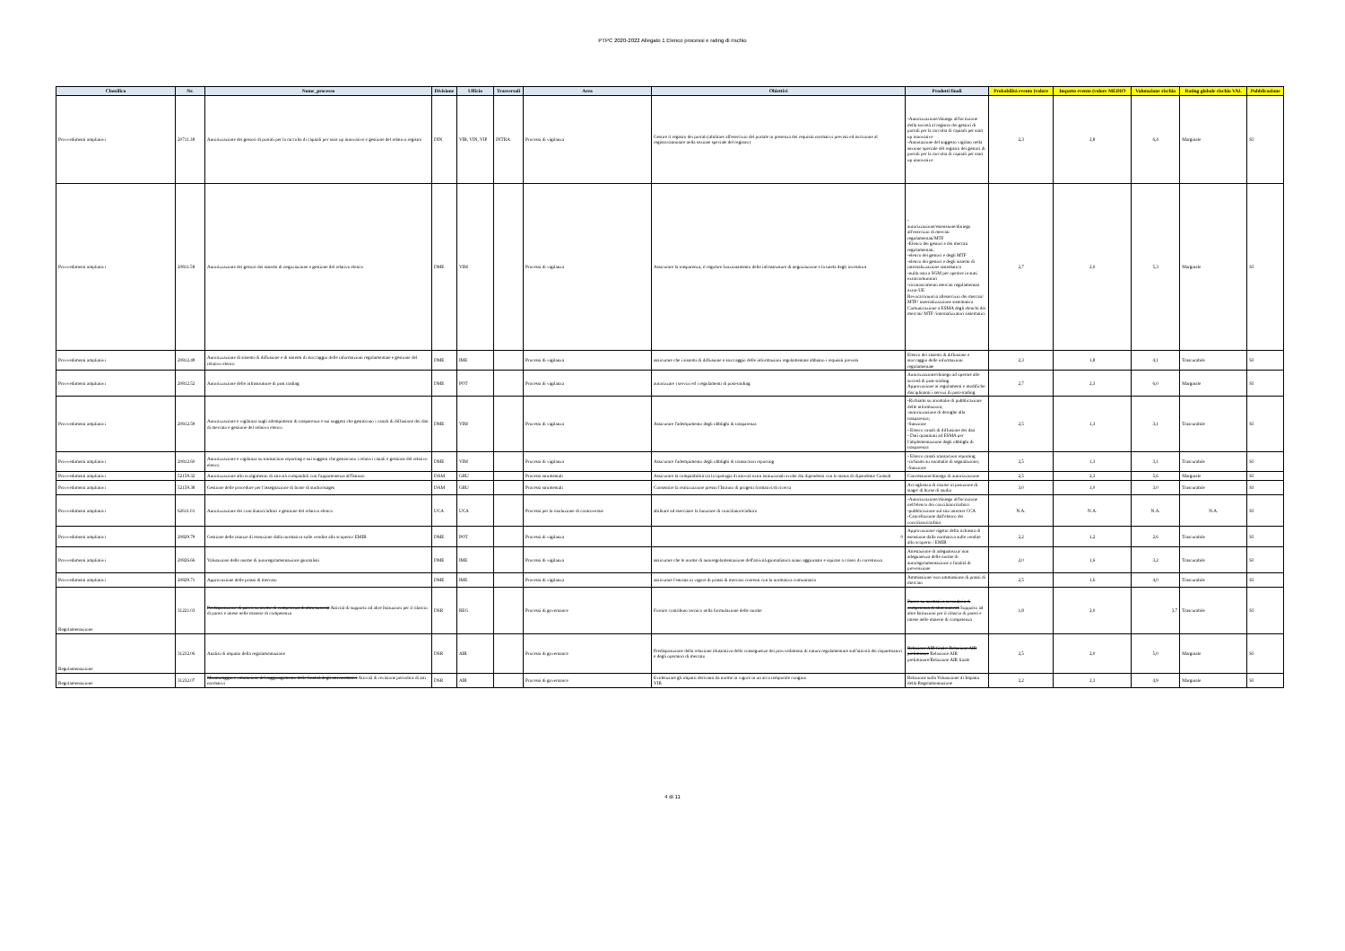PTPC 2020-2022 Allegato 1 Elenco processi e rating di rischio
| Classifica | Nr. | Nome_processo | Divisione | Ufficio | Trasversali | Area | Obiettivi | Prodotti finali | Probabilità evento (valore | Impatto evento (valore MEDIO | Valutazione rischio | Rating globale rischio VAL | Pubblicazione |
| --- | --- | --- | --- | --- | --- | --- | --- | --- | --- | --- | --- | --- | --- |
| Provvedimenti ampliativi | 20711.38 | Autorizzazione dei gestori di portali per la raccolta di capitali per start up innovative e gestione del relativo registro | DIN | VIB, VIN, VIP | INTRA | Processi di vigilanza | Gestire il registro dei portali (abilitare all'esercizio del portale in presenza dei requisiti normativi previsti ed iscrizione al registro/annotare nella sezione speciale del registro) | -Autorizzazione/diniego all'iscrizione della società al registro dei gestori di portali per la raccolta di capitali per start up innovative -Annotazione del soggetto vigilato nella sezione speciale del registro dei gestori di portali per la raccolta di capitali per start up innovative | 2,3 | 2,8 | 6,4 | Marginale | SI |
| Provvedimenti ampliativi | 20811.58 | Autorizzazione dei gestori dei sistemi di negoziazione e gestione del relativo elenco | DME | VIM | | Processi di vigilanza | Assicurare la trasparenza, il regolare funzionamento delle infrastrutture di negoziazione e la tutela degli investitori | - autorizzazione/estensione/diniego all'esercizio di mercati regolamentati/MTF -Elenco dei gestori e dei mercati regolamentati; -elenco dei gestori e degli MTF -elenco dei gestori e degli sistemi di internalizzazione sistematica -nulla osta a SGM per operare in stati extracomunitari -riconoscimento mercati regolamentati extra-UE Revoca/rinuncia allesercizio dei mercati/ MTF/ internalizzazione sistematica Comunicazione a ESMA degli elenchi dei mercati/ MTF /internalizzatori sistematici | 2,7 | 2,0 | 5,3 | Marginale | SI |
| Provvedimenti ampliativi | 20812.49 | Autorizzazione di sistemi di diffusione e di sistemi di stoccaggio delle informazioni regolamentate e gestione del relativo elenco | DME | IME | | Processi di vigilanza | assicurare che i sistemi di diffusione e stoccaggio delle informazioni regolamentate abbiano i requisiti previsti | Elenco dei sistemi di diffusione e stoccaggio delle informazioni regolamentate | 2,3 | 1,8 | 4,1 | Trascurabile | SI |
| Provvedimenti ampliativi | 20812.52 | Autorizzazione delle infrastrutture di post trading | DME | POT | | Processi di vigilanza | autorizzare i servizi ed i regolamenti di post-trading | Autorizzazione/diniego ad operare alle società di post-trading Approvazione ai regolamenti e modifiche disciplinanti i servizi di post-trading | 2,7 | 2,3 | 6,0 | Marginale | SI |
| Provvedimenti ampliativi | 20812.59 | Autorizzazione e vigilanza sugli adempimenti di trasparenza e sui soggetti che gestiscono i canali di diffusione dei dati di mercato e gestione del relativo elenco | DME | VIM | | Processi di vigilanza | Assicurare l'adempimento degli obblighi di trasparenza | -Richiami su anomalie di pubblicazione delle informazioni; -autorizzazione di deroghe alla trasparenza; -Sanzione - Elenco canali di diffusione dei dati - Dati quantitati ad ESMA per l'implementazione degli obblighi di trasparenza | 2,5 | 1,3 | 3,1 | Trascurabile | SI |
| Provvedimenti ampliativi | 20812.60 | Autorizzazione e vigilanza su transaction reporting e sui soggetti che gestiscono i relativi canali e gestione del relativo elenco | DME | VIM | | Processi di vigilanza | Assicurare l'adempimento degli obblighi di transaction reporting | - Elenco canali transaction reporting -richiami su anomalie di segnalazione; -Sanzione | 2,5 | 1,3 | 3,1 | Trascurabile | SI |
| Provvedimenti ampliativi | 52159.32 | Autorizzazione allo svolgimento di attività compatibili con l'appartenenza all'Istituto | DAM | GRU | | Processi strumentali | Assicurare la compatibilità tra la tipologia di attività extra istituzionali svolte dai dipendenti con lo status di dipendente Consob | Concessione/diniego di autorizzazione | 2,5 | 2,3 | 5,6 | Marginale | SI |
| Provvedimenti ampliativi | 52159.38 | Gestione delle procedure per l'assegnazione di borse di studio/stages | DAM | GRU | | Processi strumentali | Consentire la realizzazione presso l'Istituto di progetti formativi/di ricerca | Accoglienza di risorse in posizione di stage/ di borse di studio | 3,0 | 1,0 | 3,0 | Trascurabile | SI |
| Provvedimenti ampliativi | 62611.01 | Autorizzazione dei conciliatori/arbitri e gestione del relativo elenco | UCA | UCA | | Processi per la risoluzione di controversie | abilitare ad esercitare la funzione di conciliatore/arbitro | -Autorizzazione/diniego all'iscrizione nell'elenco dei conciliatori/arbitri -pubblicazione sul sito internet CCA -Cancellazione dall'elenco dei conciliatori/arbitri | N.A. | N.A. | N.A. | N.A. | SI |
| Provvedimenti ampliativi | 20829.79 | Gestione delle istanze di esenzione dalla normativa sulle vendite allo scoperto/ EMIR | DME | POT | | Processi di vigilanza | 0 | Approvazione/ rigetto della richiesta di esensione dalla normativa sulle vendite allo scoperto / EMIR | 2,2 | 1,2 | 2,6 | Trascurabile | SI |
| Provvedimenti ampliativi | 20826.66 | Valutazione delle norme di autoregolamentazione giornalisti | DME | IME | | Processi di vigilanza | assicurare che le norme di autoregolamentazione dell'attività giornalistica siano aggiornate e ispirate a criteri di correttezza | Attestazione di adeguatezza/ non adeguatezza delle norme di autoregolamentazione a finalità di prevenzione | 2,0 | 1,6 | 3,2 | Trascurabile | SI |
| Provvedimenti ampliativi | 20829.71 | Approvazione delle prassi di mercato | DME | IME | | Processi di vigilanza | assicurare l'entrata in vigore di prassi di mercato coerenti con la normativa comunitaria | Ammissione/ non ammissione di prassi di mercato | 2,5 | 1,6 | 4,0 | Trascurabile | SI |
| Regolamentazione | 31221.03 | Predisposizione di pareri su norme di competenza di altra autorità Attività di supporto ad altre Istituzioni per il rilascio di pareri e intese nelle materie di competenza | DSR | REG | | Processi di governance | Fornire contributo tecnico nella formulazione delle norme | Parere su normativa secondaria di competenza di altra autorità Supporto ad altre Istituzioni per il rilascio di pareri e intese nelle materie di competenza | 1,8 | 2,0 | 3,7 | Trascurabile | SI |
| Regolamentazione | 31232.06 | Analisi di impatto della regolamentazione | DSR | AIR | | Processi di governance | Predisposizione della relazione illustrativa delle conseguenze dei provvedimenti di natura regolamentare sull'attività dei risparmiatori e degli operatori di mercato | Relazione AIR finale/ Relazione AIR preliminare Relazione AIR preliminare/Relazione AIR finale | 2,5 | 2,0 | 5,0 | Marginale | SI |
| Regolamentazione | 31232.07 | Monitoraggio e valutazione del raggiungimento delle finalità degli atti normativi Attività di revisione periodica di atti normativi | DSR | AIR | | Processi di governance | Evidenziare gli impatti derivanti da norme in vigore in un arco temporale congruo VIR | Relazione sulla Valutazione di Impatto della Regolamentazione | 2,2 | 2,3 | 4,9 | Marginale | SI |
4 di 11